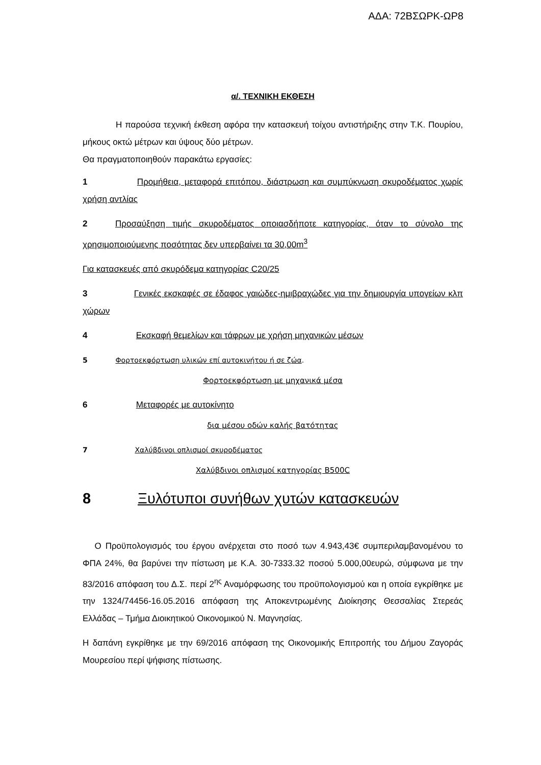ΑΔΑ: 72ΒΣΩΡΚ-ΩΡ8
α/. ΤΕΧΝΙΚΗ ΕΚΘΕΣΗ
Η παρούσα τεχνική έκθεση αφόρα την κατασκευή τοίχου αντιστήριξης στην Τ.Κ. Πουρίου, μήκους οκτώ μέτρων και ύψους δύο μέτρων.
Θα πραγματοποιηθούν παρακάτω εργασίες:
1 Προμήθεια, μεταφορά επιτόπου, διάστρωση και συμπύκνωση σκυροδέματος χωρίς χρήση αντλίας
2 Προσαύξηση τιμής σκυροδέματος οποιασδήποτε κατηγορίας, όταν το σύνολο της χρησιμοποιούμενης ποσότητας δεν υπερβαίνει τα 30,00m<sup>3</sup>
Για κατασκευές από σκυρόδεμα κατηγορίας C20/25
3 Γενικές εκσκαφές σε έδαφος γαιώδες-ημιβραχώδες για την δημιουργία υπογείων κλπ χώρων
4 Εκσκαφή θεμελίων και τάφρων με χρήση μηχανικών μέσων
5 Φορτοεκφόρτωση υλικών επί αυτοκινήτου ή σε ζώα.
Φορτοεκφόρτωση με μηχανικά μέσα
6 Μεταφορές με αυτοκίνητο
δια μέσου οδών καλής βατότητας
7 Χαλύβδινοι οπλισμοί σκυροδέματος
Χαλύβδινοι οπλισμοί κατηγορίας B500C
8 Ξυλότυποι συνήθων χυτών κατασκευών
Ο Προϋπολογισμός του έργου ανέρχεται στο ποσό των 4.943,43€ συμπεριλαμβανομένου το ΦΠΑ 24%, θα βαρύνει την πίστωση με Κ.Α. 30-7333.32 ποσού 5.000,00ευρώ, σύμφωνα με την 83/2016 απόφαση του Δ.Σ. περί 2<sup>ης</sup> Αναμόρφωσης του προϋπολογισμού και η οποία εγκρίθηκε με την 1324/74456-16.05.2016 απόφαση της Αποκεντρωμένης Διοίκησης Θεσσαλίας Στερεάς Ελλάδας – Τμήμα Διοικητικού Οικονομικού Ν. Μαγνησίας.
Η δαπάνη εγκρίθηκε με την 69/2016 απόφαση της Οικονομικής Επιτροπής του Δήμου Ζαγοράς Μουρεσίου περί ψήφισης πίστωσης.